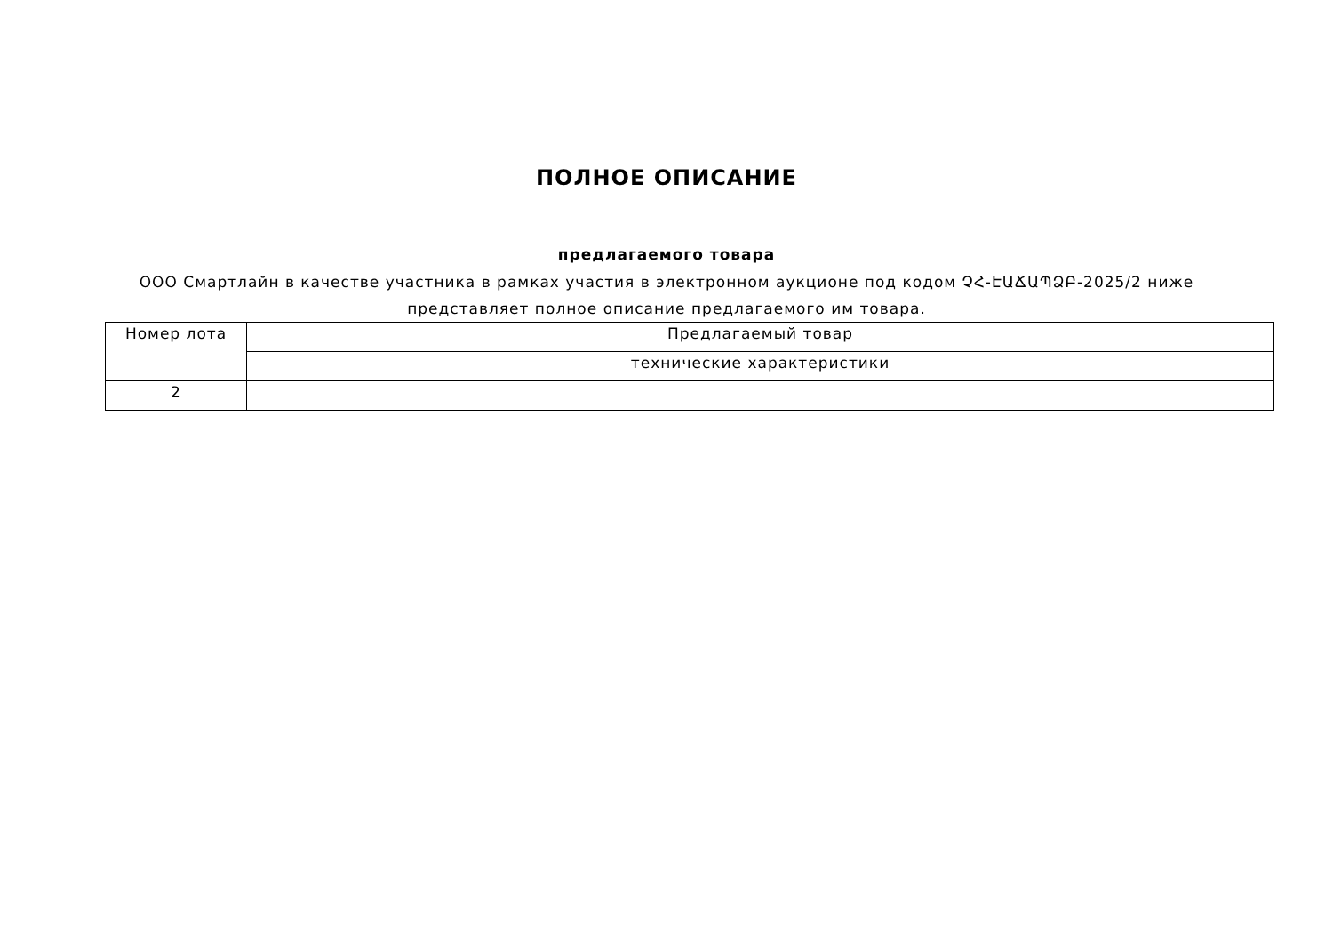ПОЛНОЕ ОПИСАНИЕ
предлагаемого товара
ООО Смартлайн в качестве участника в рамках участия в электронном аукционе под кодом ՉՀ-ԷԱՃԱՊՁԲ-2025/2 ниже представляет полное описание предлагаемого им товара.
| Номер лота | Предлагаемый товар |
| --- | --- |
| | технические характеристики |
| 2 | |